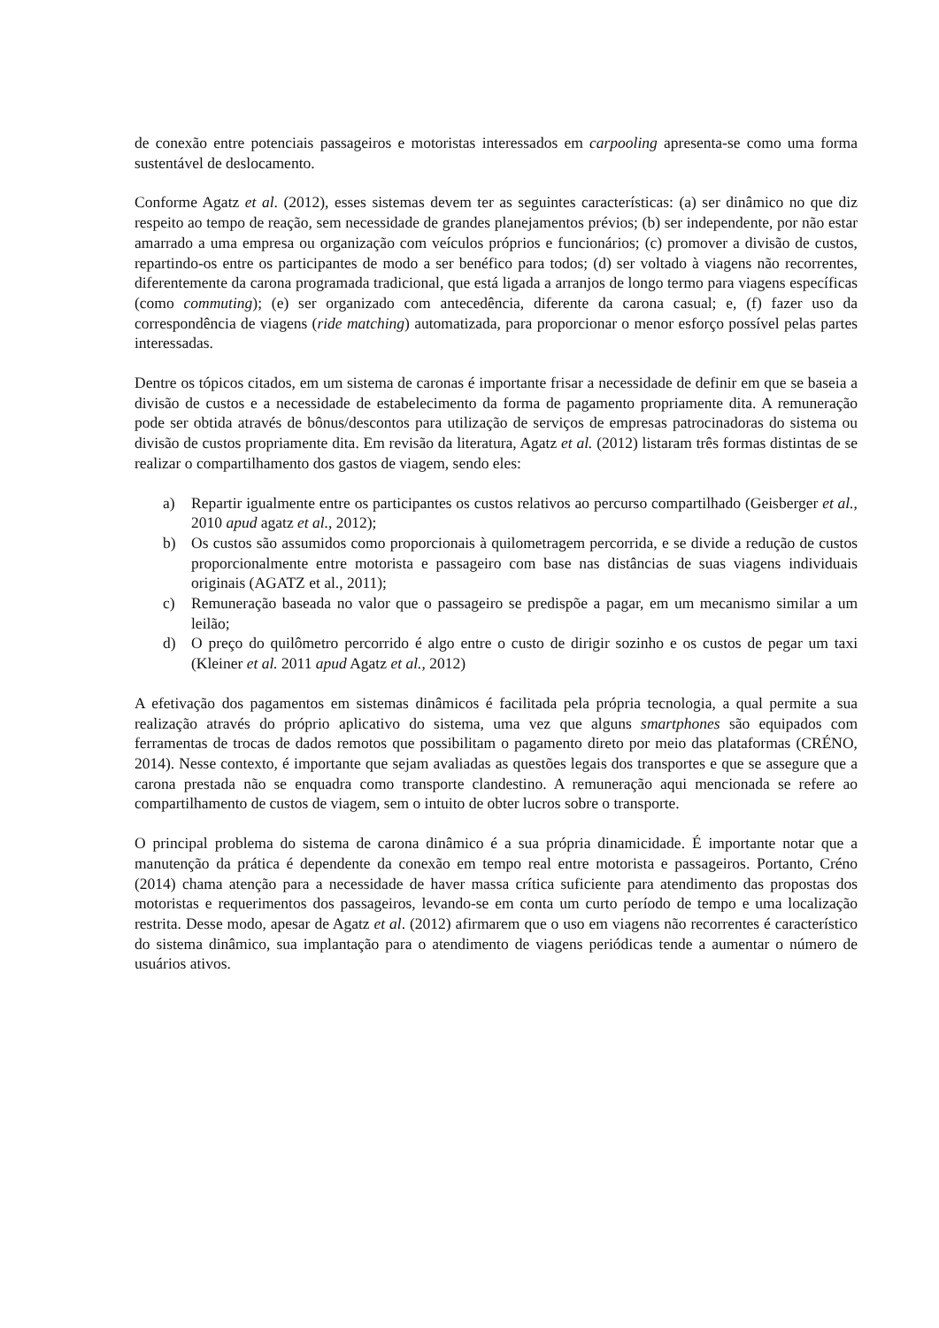de conexão entre potenciais passageiros e motoristas interessados em carpooling apresenta-se como uma forma sustentável de deslocamento.
Conforme Agatz et al. (2012), esses sistemas devem ter as seguintes características: (a) ser dinâmico no que diz respeito ao tempo de reação, sem necessidade de grandes planejamentos prévios; (b) ser independente, por não estar amarrado a uma empresa ou organização com veículos próprios e funcionários; (c) promover a divisão de custos, repartindo-os entre os participantes de modo a ser benéfico para todos; (d) ser voltado à viagens não recorrentes, diferentemente da carona programada tradicional, que está ligada a arranjos de longo termo para viagens específicas (como commuting); (e) ser organizado com antecedência, diferente da carona casual; e, (f) fazer uso da correspondência de viagens (ride matching) automatizada, para proporcionar o menor esforço possível pelas partes interessadas.
Dentre os tópicos citados, em um sistema de caronas é importante frisar a necessidade de definir em que se baseia a divisão de custos e a necessidade de estabelecimento da forma de pagamento propriamente dita. A remuneração pode ser obtida através de bônus/descontos para utilização de serviços de empresas patrocinadoras do sistema ou divisão de custos propriamente dita. Em revisão da literatura, Agatz et al. (2012) listaram três formas distintas de se realizar o compartilhamento dos gastos de viagem, sendo eles:
a) Repartir igualmente entre os participantes os custos relativos ao percurso compartilhado (Geisberger et al., 2010 apud agatz et al., 2012);
b) Os custos são assumidos como proporcionais à quilometragem percorrida, e se divide a redução de custos proporcionalmente entre motorista e passageiro com base nas distâncias de suas viagens individuais originais (AGATZ et al., 2011);
c) Remuneração baseada no valor que o passageiro se predispõe a pagar, em um mecanismo similar a um leilão;
d) O preço do quilômetro percorrido é algo entre o custo de dirigir sozinho e os custos de pegar um taxi (Kleiner et al. 2011 apud Agatz et al., 2012)
A efetivação dos pagamentos em sistemas dinâmicos é facilitada pela própria tecnologia, a qual permite a sua realização através do próprio aplicativo do sistema, uma vez que alguns smartphones são equipados com ferramentas de trocas de dados remotos que possibilitam o pagamento direto por meio das plataformas (CRÉNO, 2014). Nesse contexto, é importante que sejam avaliadas as questões legais dos transportes e que se assegure que a carona prestada não se enquadra como transporte clandestino. A remuneração aqui mencionada se refere ao compartilhamento de custos de viagem, sem o intuito de obter lucros sobre o transporte.
O principal problema do sistema de carona dinâmico é a sua própria dinamicidade. É importante notar que a manutenção da prática é dependente da conexão em tempo real entre motorista e passageiros. Portanto, Créno (2014) chama atenção para a necessidade de haver massa crítica suficiente para atendimento das propostas dos motoristas e requerimentos dos passageiros, levando-se em conta um curto período de tempo e uma localização restrita. Desse modo, apesar de Agatz et al. (2012) afirmarem que o uso em viagens não recorrentes é característico do sistema dinâmico, sua implantação para o atendimento de viagens periódicas tende a aumentar o número de usuários ativos.